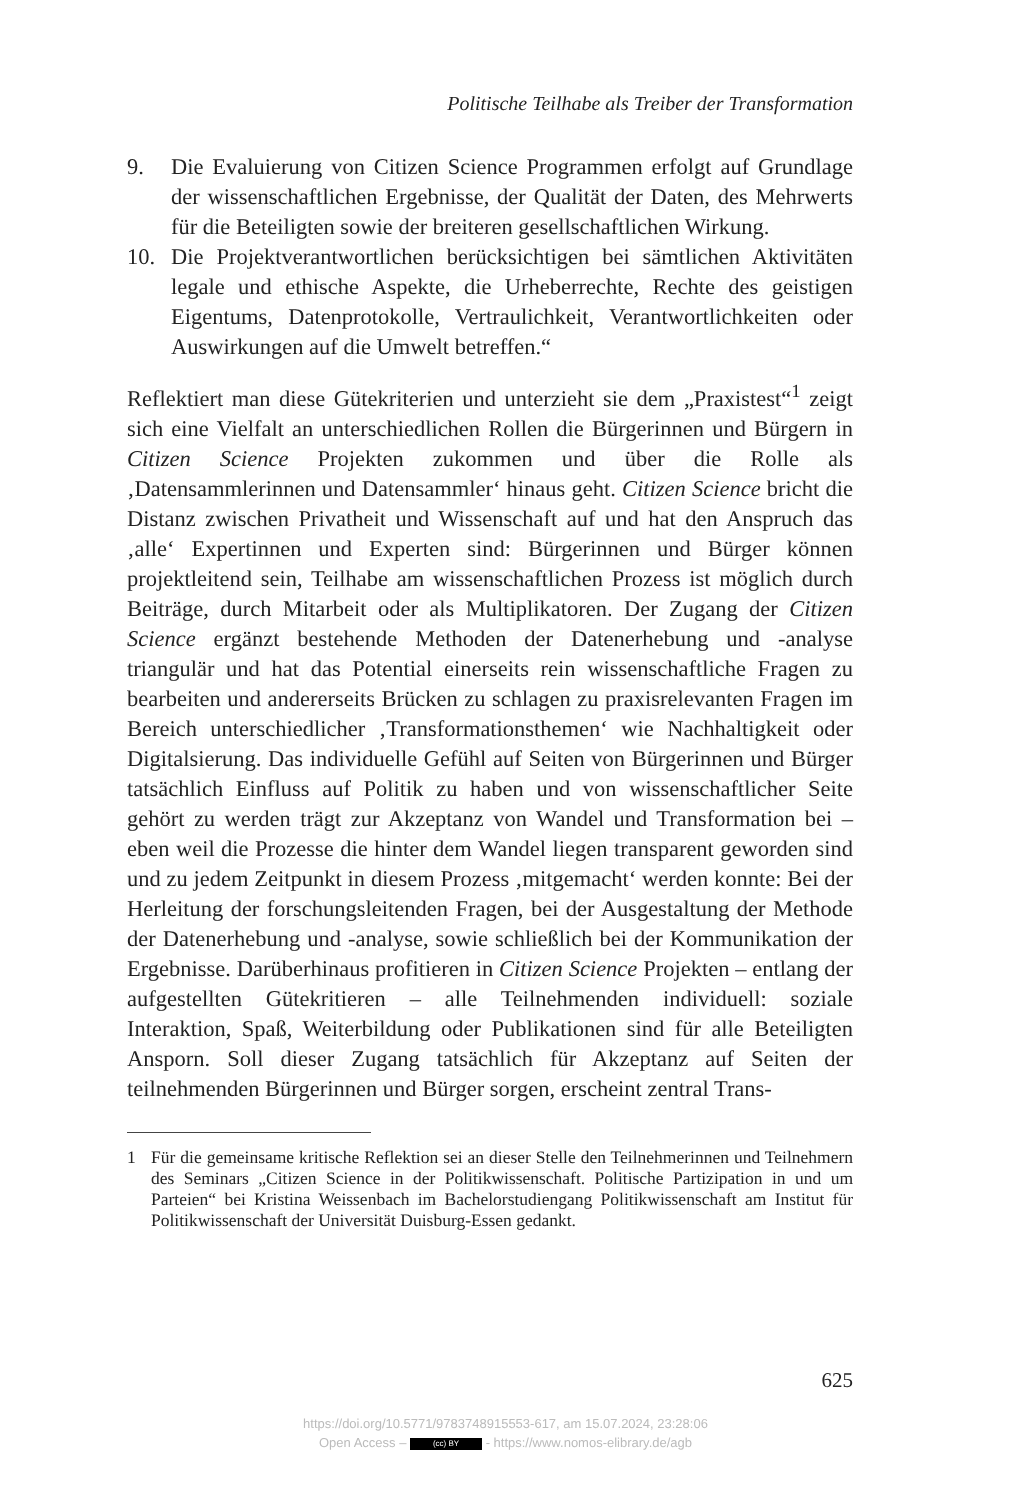Politische Teilhabe als Treiber der Transformation
9. Die Evaluierung von Citizen Science Programmen erfolgt auf Grundlage der wissenschaftlichen Ergebnisse, der Qualität der Daten, des Mehrwerts für die Beteiligten sowie der breiteren gesellschaftlichen Wirkung.
10. Die Projektverantwortlichen berücksichtigen bei sämtlichen Aktivitäten legale und ethische Aspekte, die Urheberrechte, Rechte des geistigen Eigentums, Datenprotokolle, Vertraulichkeit, Verantwortlichkeiten oder Auswirkungen auf die Umwelt betreffen.“
Reflektiert man diese Gütekriterien und unterzieht sie dem „Praxistest“<sup>1</sup> zeigt sich eine Vielfalt an unterschiedlichen Rollen die Bürgerinnen und Bürgern in Citizen Science Projekten zukommen und über die Rolle als ‚Datensammlerinnen und Datensammler‘ hinaus geht. Citizen Science bricht die Distanz zwischen Privatheit und Wissenschaft auf und hat den Anspruch das ‚alle‘ Expertinnen und Experten sind: Bürgerinnen und Bürger können projektleitend sein, Teilhabe am wissenschaftlichen Prozess ist möglich durch Beiträge, durch Mitarbeit oder als Multiplikatoren. Der Zugang der Citizen Science ergänzt bestehende Methoden der Datenerhebung und -analyse triangulär und hat das Potential einerseits rein wissenschaftliche Fragen zu bearbeiten und andererseits Brücken zu schlagen zu praxisrelevanten Fragen im Bereich unterschiedlicher ‚Transformationsthemen‘ wie Nachhaltigkeit oder Digitalsierung. Das individuelle Gefühl auf Seiten von Bürgerinnen und Bürger tatsächlich Einfluss auf Politik zu haben und von wissenschaftlicher Seite gehört zu werden trägt zur Akzeptanz von Wandel und Transformation bei – eben weil die Prozesse die hinter dem Wandel liegen transparent geworden sind und zu jedem Zeitpunkt in diesem Prozess ‚mitgemacht‘ werden konnte: Bei der Herleitung der forschungsleitenden Fragen, bei der Ausgestaltung der Methode der Datenerhebung und -analyse, sowie schließlich bei der Kommunikation der Ergebnisse. Darüberhinaus profitieren in Citizen Science Projekten – entlang der aufgestellten Gütekritieren – alle Teilnehmenden individuell: soziale Interaktion, Spaß, Weiterbildung oder Publikationen sind für alle Beteiligten Ansporn. Soll dieser Zugang tatsächlich für Akzeptanz auf Seiten der teilnehmenden Bürgerinnen und Bürger sorgen, erscheint zentral Trans-
1 Für die gemeinsame kritische Reflektion sei an dieser Stelle den Teilnehmerinnen und Teilnehmern des Seminars „Citizen Science in der Politikwissenschaft. Politische Partizipation in und um Parteien“ bei Kristina Weissenbach im Bachelorstudiengang Politikwissenschaft am Institut für Politikwissenschaft der Universität Duisburg-Essen gedankt.
625
https://doi.org/10.5771/9783748915553-617, am 15.07.2024, 23:28:06
Open Access – (cc) BY - https://www.nomos-elibrary.de/agb